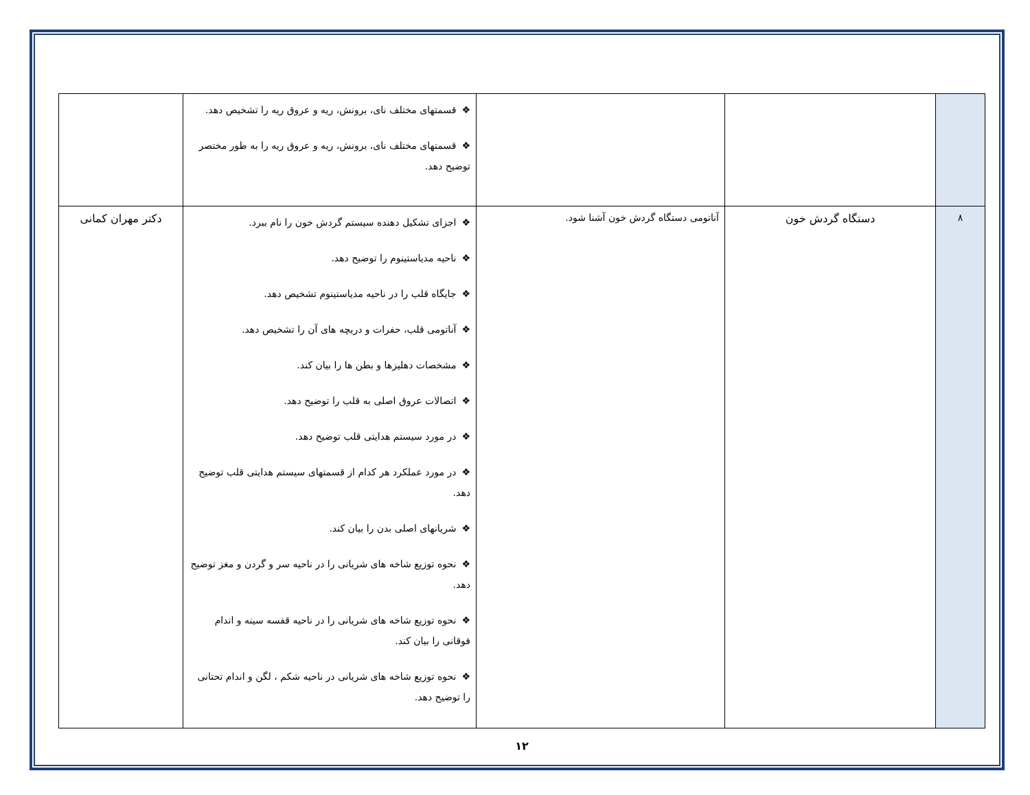| | | | ❖ قسمتهای مختلف نای، برونش، ریه و عروق ریه را تشخیص دهد. ❖ قسمتهای مختلف نای، برونش، ریه و عروق ریه را به طور مختصر توضیح دهد. | |
| ۸ | دستگاه گردش خون | آناتومی دستگاه گردش خون آشنا شود. | ❖ اجزای تشکیل دهنده سیستم گردش خون را نام ببرد. ❖ ناحیه مدیاستینوم را توضیح دهد. ❖ جایگاه قلب را در ناحیه مدیاستینوم تشخیص دهد. ❖ آناتومی قلب، حفرات و دریچه های آن را تشخیص دهد. ❖ مشخصات دهلیزها و بطن ها را بیان کند. ❖ اتصالات عروق اصلی به قلب را توضیح دهد. ❖ در مورد سیستم هدایتی قلب توضیح دهد. ❖ در مورد عملکرد هر کدام از قسمتهای سیستم هدایتی قلب توضیح دهد. ❖ شریانهای اصلی بدن را بیان کند. ❖ نحوه توزیع شاخه های شریانی را در ناحیه سر و گردن و مغز توضیح دهد. ❖ نحوه توزیع شاخه های شریانی را در ناحیه قفسه سینه و اندام فوقانی را بیان کند. ❖ نحوه توزیع شاخه های شریانی در ناحیه شکم ، لگن و اندام تحتانی را توضیح دهد. | دکتر مهران کمانی |
۱۲